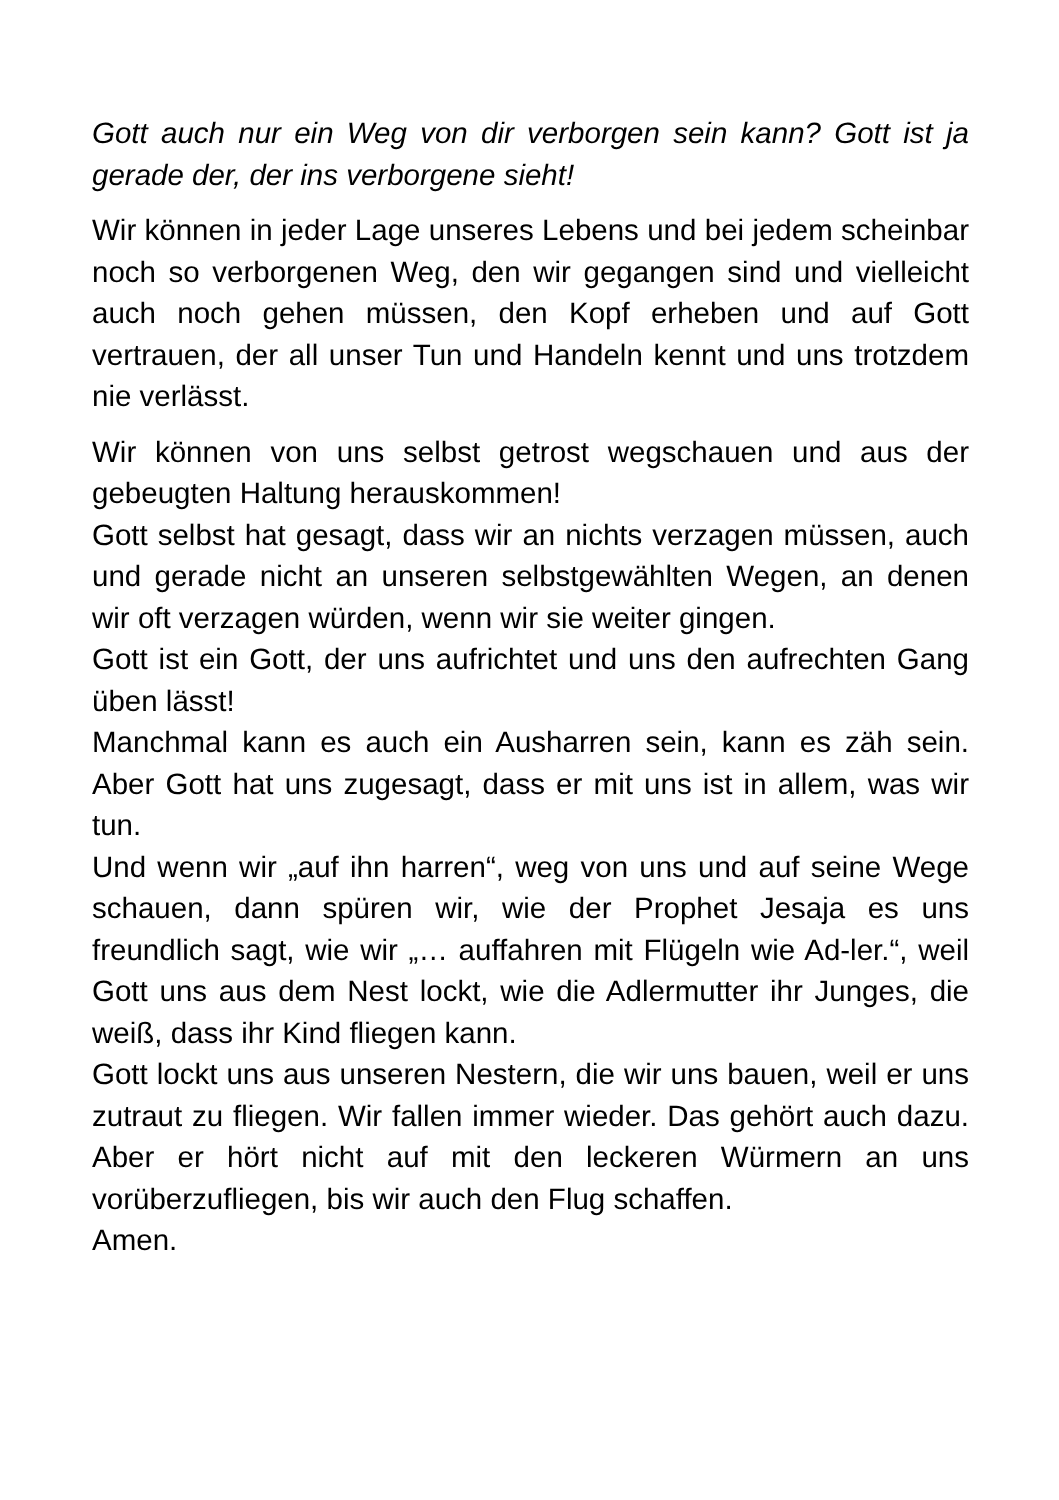Gott auch nur ein Weg von dir verborgen sein kann? Gott ist ja gerade der, der ins verborgene sieht!
Wir können in jeder Lage unseres Lebens und bei jedem scheinbar noch so verborgenen Weg, den wir gegangen sind und vielleicht auch noch gehen müssen, den Kopf erheben und auf Gott vertrauen, der all unser Tun und Handeln kennt und uns trotzdem nie verlässt.
Wir können von uns selbst getrost wegschauen und aus der gebeugten Haltung herauskommen!
Gott selbst hat gesagt, dass wir an nichts verzagen müssen, auch und gerade nicht an unseren selbstgewählten Wegen, an denen wir oft verzagen würden, wenn wir sie weiter gingen.
Gott ist ein Gott, der uns aufrichtet und uns den aufrechten Gang üben lässt!
Manchmal kann es auch ein Ausharren sein, kann es zäh sein. Aber Gott hat uns zugesagt, dass er mit uns ist in allem, was wir tun.
Und wenn wir „auf ihn harren“, weg von uns und auf seine Wege schauen, dann spüren wir, wie der Prophet Jesaja es uns freundlich sagt, wie wir „… auffahren mit Flügeln wie Ad-ler.“, weil Gott uns aus dem Nest lockt, wie die Adlermutter ihr Junges, die weiß, dass ihr Kind fliegen kann.
Gott lockt uns aus unseren Nestern, die wir uns bauen, weil er uns zutraut zu fliegen. Wir fallen immer wieder. Das gehört auch dazu. Aber er hört nicht auf mit den leckeren Würmern an uns vorüberzufliegen, bis wir auch den Flug schaffen.
Amen.